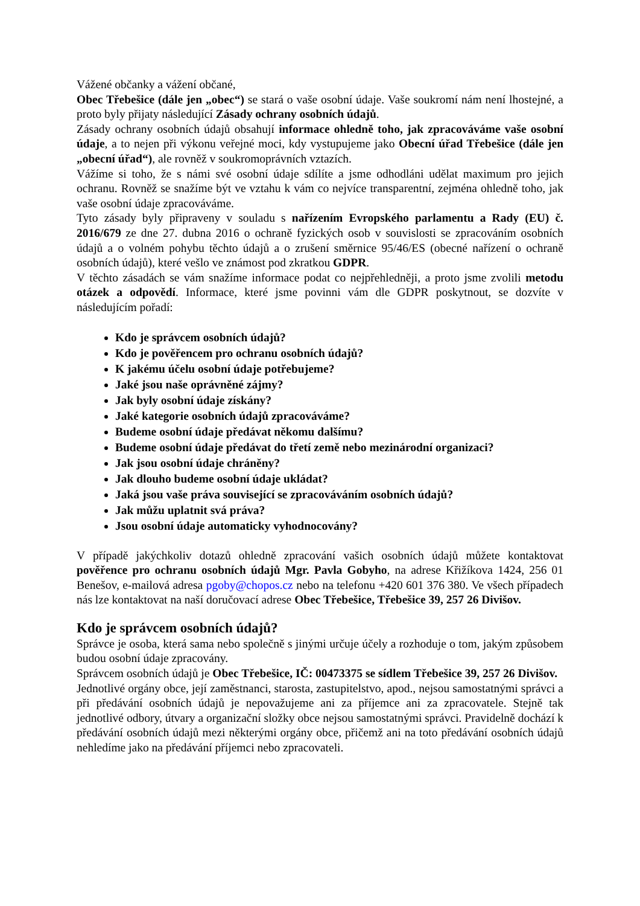Vážené občanky a vážení občané,
Obec Třebešice (dále jen „obec“) se stará o vaše osobní údaje. Vaše soukromí nám není lhostejné, a proto byly přijaty následující Zásady ochrany osobních údajů.
Zásady ochrany osobních údajů obsahují informace ohledně toho, jak zpracováváme vaše osobní údaje, a to nejen při výkonu veřejné moci, kdy vystupujeme jako Obecní úřad Třebešice (dále jen „obecní úřad“), ale rovněž v soukromoprávních vztazích.
Vážíme si toho, že s námi své osobní údaje sdílíte a jsme odhodláni udělat maximum pro jejich ochranu. Rovněž se snažíme být ve vztahu k vám co nejvíce transparentní, zejména ohledně toho, jak vaše osobní údaje zpracováváme.
Tyto zásady byly připraveny v souladu s nařízením Evropského parlamentu a Rady (EU) č. 2016/679 ze dne 27. dubna 2016 o ochraně fyzických osob v souvislosti se zpracováním osobních údajů a o volném pohybu těchto údajů a o zrušení směrnice 95/46/ES (obecné nařízení o ochraně osobních údajů), které vešlo ve známost pod zkratkou GDPR.
V těchto zásadách se vám snažíme informace podat co nejpřehledněji, a proto jsme zvolili metodu otázek a odpovědí. Informace, které jsme povinni vám dle GDPR poskytnout, se dozvíte v následujícím pořadí:
Kdo je správcem osobních údajů?
Kdo je pověřencem pro ochranu osobních údajů?
K jakému účelu osobní údaje potřebujeme?
Jaké jsou naše oprávněné zájmy?
Jak byly osobní údaje získány?
Jaké kategorie osobních údajů zpracováváme?
Budeme osobní údaje předávat někomu dalšímu?
Budeme osobní údaje předávat do třetí země nebo mezinárodní organizaci?
Jak jsou osobní údaje chráněny?
Jak dlouho budeme osobní údaje ukládat?
Jaká jsou vaše práva související se zpracováváním osobních údajů?
Jak můžu uplatnit svá práva?
Jsou osobní údaje automaticky vyhodnocovány?
V případě jakýchkoliv dotazů ohledně zpracování vašich osobních údajů můžete kontaktovat pověřence pro ochranu osobních údajů Mgr. Pavla Gobyho, na adrese Křižíkova 1424, 256 01 Benešov, e-mailová adresa pgoby@chopos.cz nebo na telefonu +420 601 376 380. Ve všech případech nás lze kontaktovat na naší doručovací adrese Obec Třebešice, Třebešice 39, 257 26 Divišov.
Kdo je správcem osobních údajů?
Správce je osoba, která sama nebo společně s jinými určuje účely a rozhoduje o tom, jakým způsobem budou osobní údaje zpracovány.
Správcem osobních údajů je Obec Třebešice, IČ: 00473375 se sídlem Třebešice 39, 257 26 Divišov.
Jednotlivé orgány obce, její zaměstnanci, starosta, zastupitelstvo, apod., nejsou samostatnými správci a při předávání osobních údajů je nepovažujeme ani za příjemce ani za zpracovatele. Stejně tak jednotlivé odbory, útvary a organizační složky obce nejsou samostatnými správci. Pravidelně dochází k předávání osobních údajů mezi některými orgány obce, přičemž ani na toto předávání osobních údajů nehledíme jako na předávání příjemci nebo zpracovateli.